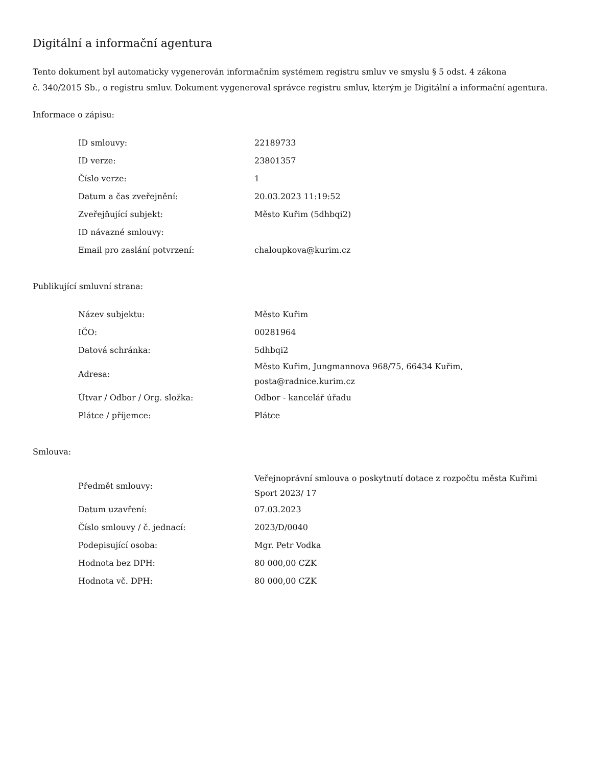Digitální a informační agentura
Tento dokument byl automaticky vygenerován informačním systémem registru smluv ve smyslu § 5 odst. 4 zákona
č. 340/2015 Sb., o registru smluv. Dokument vygeneroval správce registru smluv, kterým je Digitální a informační agentura.
Informace o zápisu:
| ID smlouvy: | 22189733 |
| ID verze: | 23801357 |
| Číslo verze: | 1 |
| Datum a čas zveřejnění: | 20.03.2023 11:19:52 |
| Zveřejňující subjekt: | Město Kuřim (5dhbqi2) |
| ID návazné smlouvy: | |
| Email pro zaslání potvrzení: | chaloupkova@kurim.cz |
Publikující smluvní strana:
| Název subjektu: | Město Kuřim |
| IČO: | 00281964 |
| Datová schránka: | 5dhbqi2 |
| Adresa: | Město Kuřim, Jungmannova 968/75, 66434 Kuřim, posta@radnice.kurim.cz |
| Útvar / Odbor / Org. složka: | Odbor - kancelář úřadu |
| Plátce / příjemce: | Plátce |
Smlouva:
| Předmět smlouvy: | Veřejnoprávní smlouva o poskytnutí dotace z rozpočtu města Kuřimi Sport 2023/ 17 |
| Datum uzavření: | 07.03.2023 |
| Číslo smlouvy / č. jednací: | 2023/D/0040 |
| Podepisující osoba: | Mgr. Petr Vodka |
| Hodnota bez DPH: | 80 000,00 CZK |
| Hodnota vč. DPH: | 80 000,00 CZK |